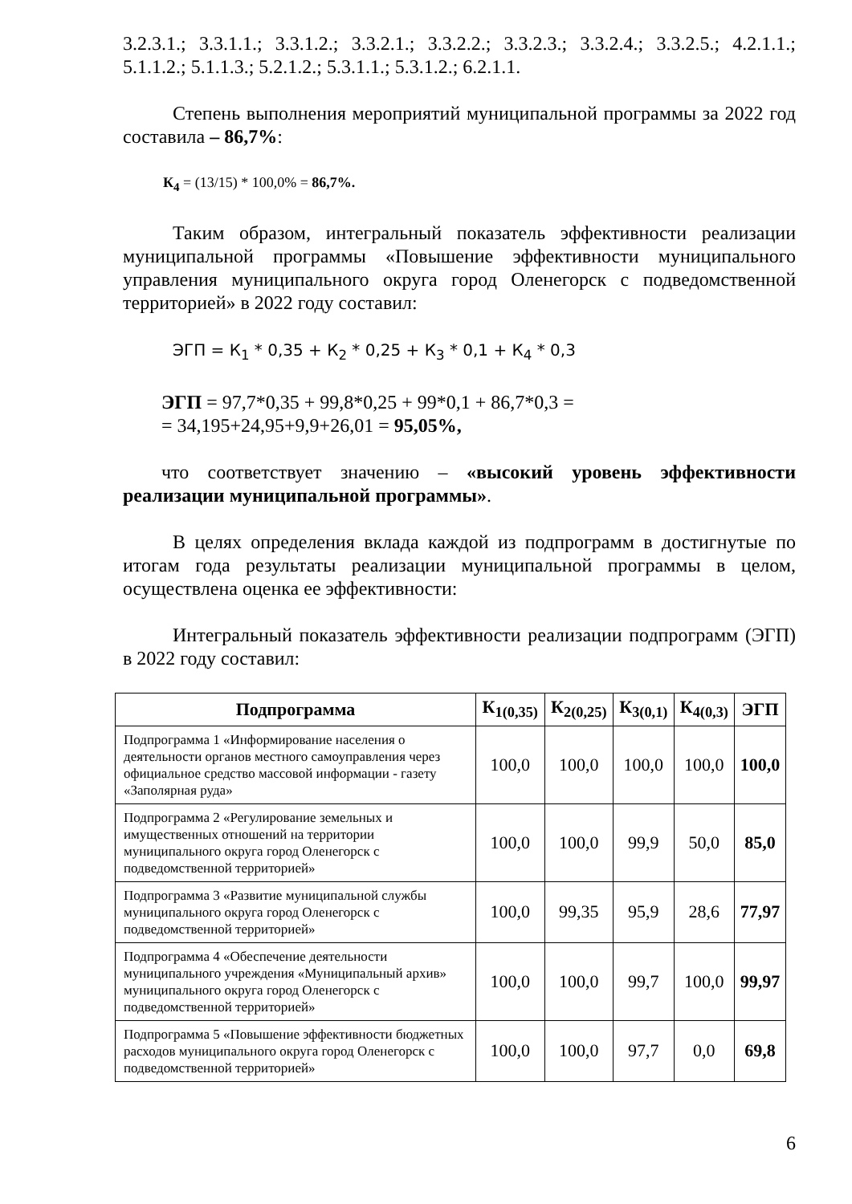3.2.3.1.; 3.3.1.1.; 3.3.1.2.; 3.3.2.1.; 3.3.2.2.; 3.3.2.3.; 3.3.2.4.; 3.3.2.5.; 4.2.1.1.; 5.1.1.2.; 5.1.1.3.; 5.2.1.2.; 5.3.1.1.; 5.3.1.2.; 6.2.1.1.
Степень выполнения мероприятий муниципальной программы за 2022 год составила – 86,7%:
К<sub>4</sub> = (13/15) * 100,0% = 86,7%.
Таким образом, интегральный показатель эффективности реализации муниципальной программы «Повышение эффективности муниципального управления муниципального округа город Оленегорск с подведомственной территорией» в 2022 году составил:
ЭГП = К<sub>1</sub> * 0,35 + К<sub>2</sub> * 0,25 + К<sub>3</sub> * 0,1 + К<sub>4</sub> * 0,3
ЭГП = 97,7*0,35 + 99,8*0,25 + 99*0,1 + 86,7*0,3 =
= 34,195+24,95+9,9+26,01 = 95,05%,
что соответствует значению – «высокий уровень эффективности реализации муниципальной программы».
В целях определения вклада каждой из подпрограмм в достигнутые по итогам года результаты реализации муниципальной программы в целом, осуществлена оценка ее эффективности:
Интегральный показатель эффективности реализации подпрограмм (ЭГП) в 2022 году составил:
| Подпрограмма | К<sub>1(0,35)</sub> | К<sub>2(0,25)</sub> | К<sub>3(0,1)</sub> | К<sub>4(0,3)</sub> | ЭГП |
| --- | --- | --- | --- | --- | --- |
| Подпрограмма 1 «Информирование населения о деятельности органов местного самоуправления через официальное средство массовой информации - газету «Заполярная руда» | 100,0 | 100,0 | 100,0 | 100,0 | 100,0 |
| Подпрограмма 2 «Регулирование земельных и имущественных отношений на территории муниципального округа город Оленегорск с подведомственной территорией» | 100,0 | 100,0 | 99,9 | 50,0 | 85,0 |
| Подпрограмма 3 «Развитие муниципальной службы муниципального округа город Оленегорск с подведомственной территорией» | 100,0 | 99,35 | 95,9 | 28,6 | 77,97 |
| Подпрограмма 4 «Обеспечение деятельности муниципального учреждения «Муниципальный архив» муниципального округа город Оленегорск с подведомственной территорией» | 100,0 | 100,0 | 99,7 | 100,0 | 99,97 |
| Подпрограмма 5 «Повышение эффективности бюджетных расходов муниципального округа город Оленегорск с подведомственной территорией» | 100,0 | 100,0 | 97,7 | 0,0 | 69,8 |
6